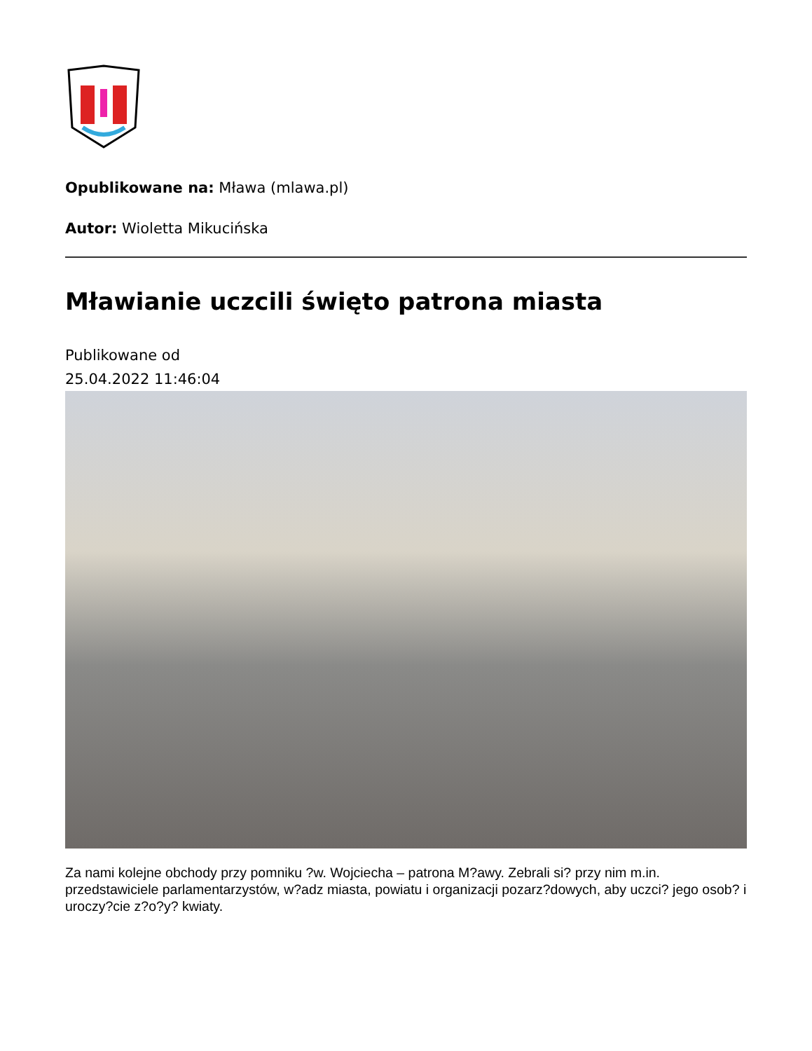Opublikowane na: Mława (mlawa.pl)
Autor: Wioletta Mikucińska
Mławianie uczcili święto patrona miasta
Publikowane od
25.04.2022 11:46:04
Za nami kolejne obchody przy pomniku ?w. Wojciecha – patrona M?awy. Zebrali si? przy nim m.in. przedstawiciele parlamentarzystów, w?adz miasta, powiatu i organizacji pozarz?dowych, aby uczci? jego osob? i uroczy?cie z?o?y? kwiaty.